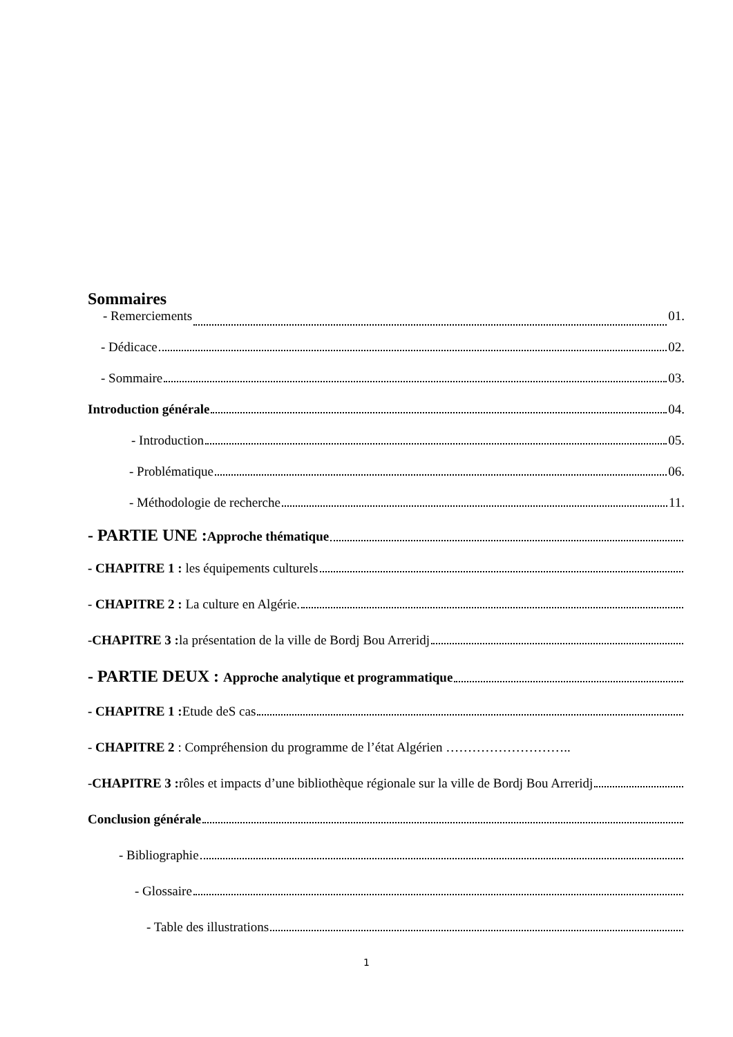Sommaires
- Remerciements 01.
- Dédicace 02.
- Sommaire 03.
Introduction générale 04.
- Introduction 05.
- Problématique 06.
- Méthodologie de recherche 11.
- PARTIE UNE : Approche thématique
- CHAPITRE 1 : les équipements culturels
- CHAPITRE 2 : La culture en Algérie.
-CHAPITRE 3 : la présentation de la ville de Bordj Bou Arreridj
- PARTIE DEUX : Approche analytique et programmatique
- CHAPITRE 1 : Etude deS cas
- CHAPITRE 2 : Compréhension du programme de l’état Algérien ………………………..
-CHAPITRE 3 : rôles et impacts d’une bibliothèque régionale sur la ville de Bordj Bou Arreridj
Conclusion générale
- Bibliographie
- Glossaire
- Table des illustrations
1